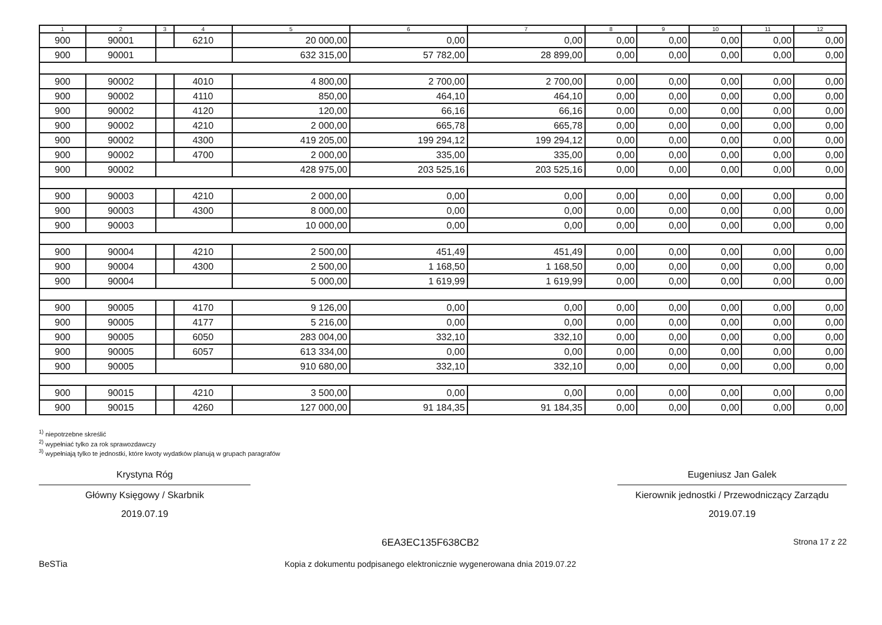| 1 | 2 | 3 | 4 | 5 | 6 | 7 | 8 | 9 | 10 | 11 | 12 |
| --- | --- | --- | --- | --- | --- | --- | --- | --- | --- | --- | --- |
| 900 | 90001 | | 6210 | 20 000,00 | 0,00 | 0,00 | 0,00 | 0,00 | 0,00 | 0,00 | 0,00 |
| 900 | 90001 | | | 632 315,00 | 57 782,00 | 28 899,00 | 0,00 | 0,00 | 0,00 | 0,00 | 0,00 |
| 900 | 90002 | | 4010 | 4 800,00 | 2 700,00 | 2 700,00 | 0,00 | 0,00 | 0,00 | 0,00 | 0,00 |
| 900 | 90002 | | 4110 | 850,00 | 464,10 | 464,10 | 0,00 | 0,00 | 0,00 | 0,00 | 0,00 |
| 900 | 90002 | | 4120 | 120,00 | 66,16 | 66,16 | 0,00 | 0,00 | 0,00 | 0,00 | 0,00 |
| 900 | 90002 | | 4210 | 2 000,00 | 665,78 | 665,78 | 0,00 | 0,00 | 0,00 | 0,00 | 0,00 |
| 900 | 90002 | | 4300 | 419 205,00 | 199 294,12 | 199 294,12 | 0,00 | 0,00 | 0,00 | 0,00 | 0,00 |
| 900 | 90002 | | 4700 | 2 000,00 | 335,00 | 335,00 | 0,00 | 0,00 | 0,00 | 0,00 | 0,00 |
| 900 | 90002 | | | 428 975,00 | 203 525,16 | 203 525,16 | 0,00 | 0,00 | 0,00 | 0,00 | 0,00 |
| 900 | 90003 | | 4210 | 2 000,00 | 0,00 | 0,00 | 0,00 | 0,00 | 0,00 | 0,00 | 0,00 |
| 900 | 90003 | | 4300 | 8 000,00 | 0,00 | 0,00 | 0,00 | 0,00 | 0,00 | 0,00 | 0,00 |
| 900 | 90003 | | | 10 000,00 | 0,00 | 0,00 | 0,00 | 0,00 | 0,00 | 0,00 | 0,00 |
| 900 | 90004 | | 4210 | 2 500,00 | 451,49 | 451,49 | 0,00 | 0,00 | 0,00 | 0,00 | 0,00 |
| 900 | 90004 | | 4300 | 2 500,00 | 1 168,50 | 1 168,50 | 0,00 | 0,00 | 0,00 | 0,00 | 0,00 |
| 900 | 90004 | | | 5 000,00 | 1 619,99 | 1 619,99 | 0,00 | 0,00 | 0,00 | 0,00 | 0,00 |
| 900 | 90005 | | 4170 | 9 126,00 | 0,00 | 0,00 | 0,00 | 0,00 | 0,00 | 0,00 | 0,00 |
| 900 | 90005 | | 4177 | 5 216,00 | 0,00 | 0,00 | 0,00 | 0,00 | 0,00 | 0,00 | 0,00 |
| 900 | 90005 | | 6050 | 283 004,00 | 332,10 | 332,10 | 0,00 | 0,00 | 0,00 | 0,00 | 0,00 |
| 900 | 90005 | | 6057 | 613 334,00 | 0,00 | 0,00 | 0,00 | 0,00 | 0,00 | 0,00 | 0,00 |
| 900 | 90005 | | | 910 680,00 | 332,10 | 332,10 | 0,00 | 0,00 | 0,00 | 0,00 | 0,00 |
| 900 | 90015 | | 4210 | 3 500,00 | 0,00 | 0,00 | 0,00 | 0,00 | 0,00 | 0,00 | 0,00 |
| 900 | 90015 | | 4260 | 127 000,00 | 91 184,35 | 91 184,35 | 0,00 | 0,00 | 0,00 | 0,00 | 0,00 |
<sup>1)</sup> niepotrzebne skreślić
<sup>2)</sup> wypełniać tylko za rok sprawozdawczy
<sup>3)</sup> wypełniają tylko te jednostki, które kwoty wydatków planują w grupach paragrafów
Krystyna Róg
Główny Księgowy / Skarbnik
2019.07.19
Eugeniusz Jan Galek
Kierownik jednostki / Przewodniczący Zarządu
2019.07.19
BeSTia
6EA3EC135F638CB2
Kopia z dokumentu podpisanego elektronicznie wygenerowana dnia 2019.07.22
Strona 17 z 22